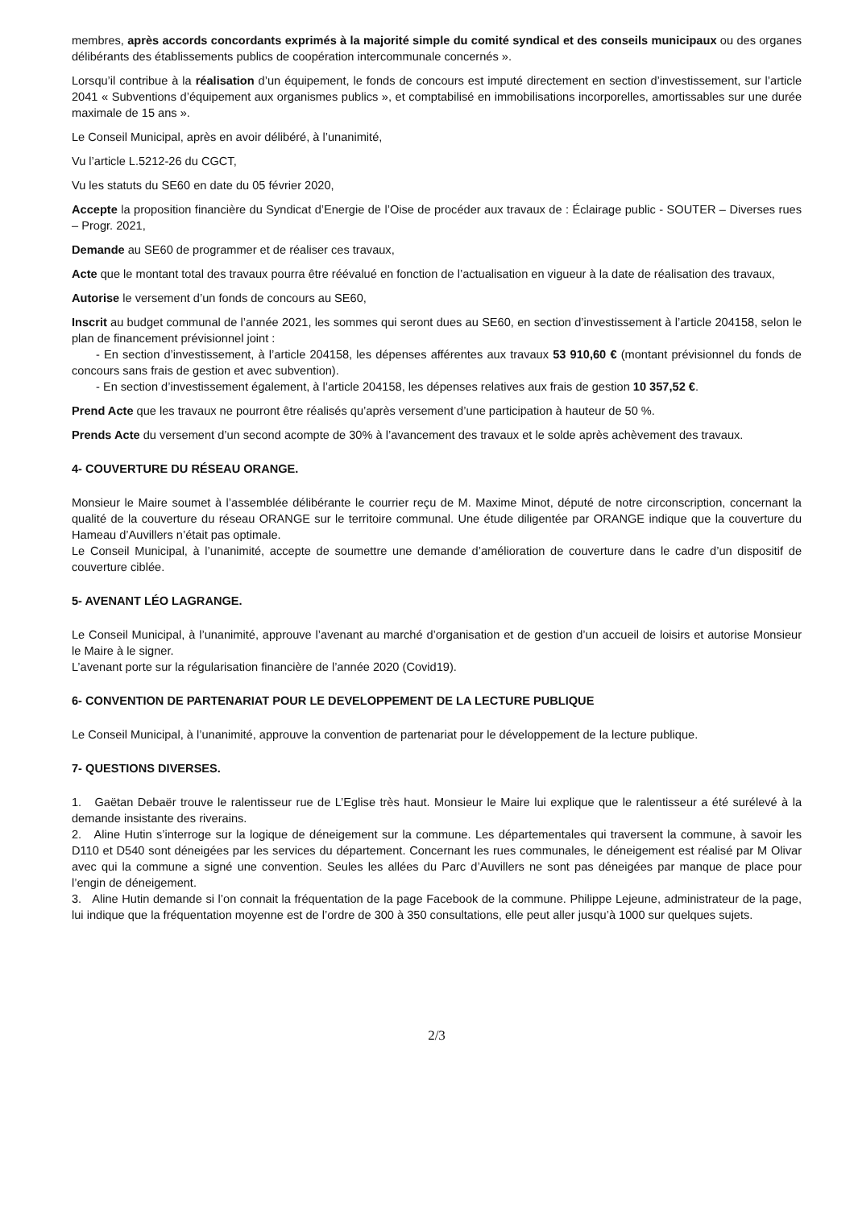membres, après accords concordants exprimés à la majorité simple du comité syndical et des conseils municipaux ou des organes délibérants des établissements publics de coopération intercommunale concernés ».
Lorsqu’il contribue à la réalisation d’un équipement, le fonds de concours est imputé directement en section d’investissement, sur l’article 2041 « Subventions d’équipement aux organismes publics », et comptabilisé en immobilisations incorporelles, amortissables sur une durée maximale de 15 ans ».
Le Conseil Municipal, après en avoir délibéré, à l’unanimité,
Vu l’article L.5212-26 du CGCT,
Vu les statuts du SE60 en date du 05 février 2020,
Accepte la proposition financière du Syndicat d’Energie de l’Oise de procéder aux travaux de : Éclairage public - SOUTER – Diverses rues – Progr. 2021,
Demande au SE60 de programmer et de réaliser ces travaux,
Acte que le montant total des travaux pourra être réévalué en fonction de l’actualisation en vigueur à la date de réalisation des travaux,
Autorise le versement d’un fonds de concours au SE60,
Inscrit au budget communal de l’année 2021, les sommes qui seront dues au SE60, en section d’investissement à l’article 204158, selon le plan de financement prévisionnel joint :
- En section d’investissement, à l’article 204158, les dépenses afférentes aux travaux 53 910,60 € (montant prévisionnel du fonds de concours sans frais de gestion et avec subvention).
- En section d’investissement également, à l’article 204158, les dépenses relatives aux frais de gestion 10 357,52 €.
Prend Acte que les travaux ne pourront être réalisés qu’après versement d’une participation à hauteur de 50 %.
Prends Acte du versement d’un second acompte de 30% à l’avancement des travaux et le solde après achèvement des travaux.
4- COUVERTURE DU RÉSEAU ORANGE.
Monsieur le Maire soumet à l’assemblée délibérante le courrier reçu de M. Maxime Minot, député de notre circonscription, concernant la qualité de la couverture du réseau ORANGE sur le territoire communal. Une étude diligentée par ORANGE indique que la couverture du Hameau d’Auvillers n’était pas optimale.
Le Conseil Municipal, à l’unanimité, accepte de soumettre une demande d’amélioration de couverture dans le cadre d’un dispositif de couverture ciblée.
5- AVENANT LÉO LAGRANGE.
Le Conseil Municipal, à l’unanimité, approuve l’avenant au marché d’organisation et de gestion d’un accueil de loisirs et autorise Monsieur le Maire à le signer.
L’avenant porte sur la régularisation financière de l’année 2020 (Covid19).
6- CONVENTION DE PARTENARIAT POUR LE DEVELOPPEMENT DE LA LECTURE PUBLIQUE
Le Conseil Municipal, à l’unanimité, approuve la convention de partenariat pour le développement de la lecture publique.
7- QUESTIONS DIVERSES.
1. Gaëtan Debaër trouve le ralentisseur rue de L’Eglise très haut. Monsieur le Maire lui explique que le ralentisseur a été surélevé à la demande insistante des riverains.
2. Aline Hutin s’interroge sur la logique de déneigement sur la commune. Les départementales qui traversent la commune, à savoir les D110 et D540 sont déneigées par les services du département. Concernant les rues communales, le déneigement est réalisé par M Olivar avec qui la commune a signé une convention. Seules les allées du Parc d’Auvillers ne sont pas déneigées par manque de place pour l’engin de déneigement.
3. Aline Hutin demande si l’on connait la fréquentation de la page Facebook de la commune. Philippe Lejeune, administrateur de la page, lui indique que la fréquentation moyenne est de l’ordre de 300 à 350 consultations, elle peut aller jusqu’à 1000 sur quelques sujets.
2/3